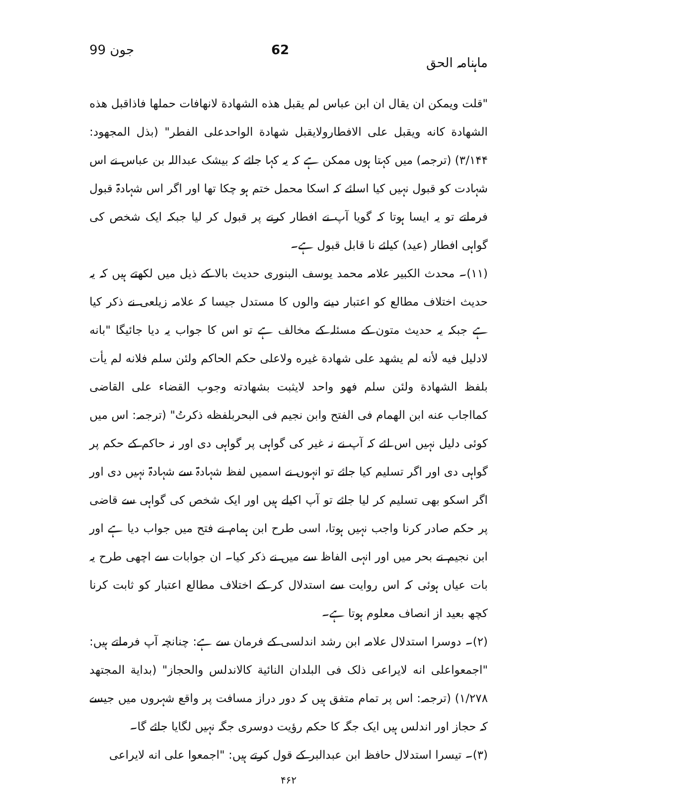ماہنامہ الحق 62 جون 99
"قلت ویمکن ان یقال ان ابن عباس لم یقبل هذه الشهادة لانهافات حملها فاذاقبل هذه الشهادة کانه ویقبل علی الافطارولایقبل شهادة الواحدعلی الفطر" (بذل المجهود: ۳/۱۴۴) (ترجمہ) میں کہتا ہوں ممکن ہے کہ یہ کہا جائے کہ بیشک عبداللہ بن عباس نے اس شہادت کو قبول نہیں کیا اسلئے کہ اسکا محمل ختم ہو چکا تھا اور اگر اس شہادۃ قبول فرماتے تو یہ ایسا ہوتا کہ گویا آپ نے افطار کرنے پر قبول کر لیا جبکہ ایک شخص کی گواہی افطار (عید) کیلئے نا قابل قبول ہے۔
(۱۱)۔ محدث الکبیر علامہ محمد یوسف البنوری حدیث بالا کے ذیل میں لکھتے ہیں کہ یہ حدیث اختلاف مطالع کو اعتبار دینے والوں کا مستدل جیسا کہ علامہ زیلعی نے ذکر کیا ہے جبکہ یہ حدیث متون کے مسئلہ کے مخالف ہے تو اس کا جواب یہ دیا جائیگا "بانه لادلیل فیه لأنه لم یشهد علی شهادة غیره ولاعلی حکم الحاکم ولئن سلم فلانه لم یأت بلفظ الشهادة ولئن سلم فهو واحد لایثبت بشهادته وجوب القضاء علی القاضی کمااجاب عنه ابن الهمام فی الفتح وابن نجیم فی البحربلفظه ذکرتُ" (ترجمہ: اس میں کوئی دلیل نہیں اس لئے کہ آپ نے نہ غیر کی گواہی پر گواہی دی اور نہ حاکم کے حکم پر گواہی دی اور اگر تسلیم کیا جائے تو انہوں نے اسمیں لفظ شہادۃ سے شہادۃ نہیں دی اور اگر اسکو بھی تسلیم کر لیا جائے تو آپ اکیلے ہیں اور ایک شخص کی گواہی سے قاضی پر حکم صادر کرنا واجب نہیں ہوتا، اسی طرح ابن ہمام نے فتح میں جواب دیا ہے اور ابن نجیم نے بحر میں اور انہی الفاظ سے میں نے ذکر کیا۔ ان جوابات سے اچھی طرح یہ بات عیاں ہوئی کہ اس روایت سے استدلال کر کے اختلاف مطالع اعتبار کو ثابت کرنا کچھ بعید از انصاف معلوم ہوتا ہے۔
(۲)۔ دوسرا استدلال علامہ ابن رشد اندلسی کے فرمان سے ہے: چنانچہ آپ فرماتے ہیں: "اجمعواعلی انه لایراعی ذلک فی البلدان النائیة کالاندلس والحجاز" (بدایة المجتهد ۱/۲۷۸) (ترجمہ: اس پر تمام متفق ہیں کہ دور دراز مسافت پر واقع شہروں میں جیسے کہ حجاز اور اندلس ہیں ایک جگہ کا حکم رؤیت دوسری جگہ نہیں لگایا جائے گا۔
(۳)۔ تیسرا استدلال حافظ ابن عبدالبر کے قول کرتے ہیں: "اجمعوا علی انه لایراعی
۴۶۲